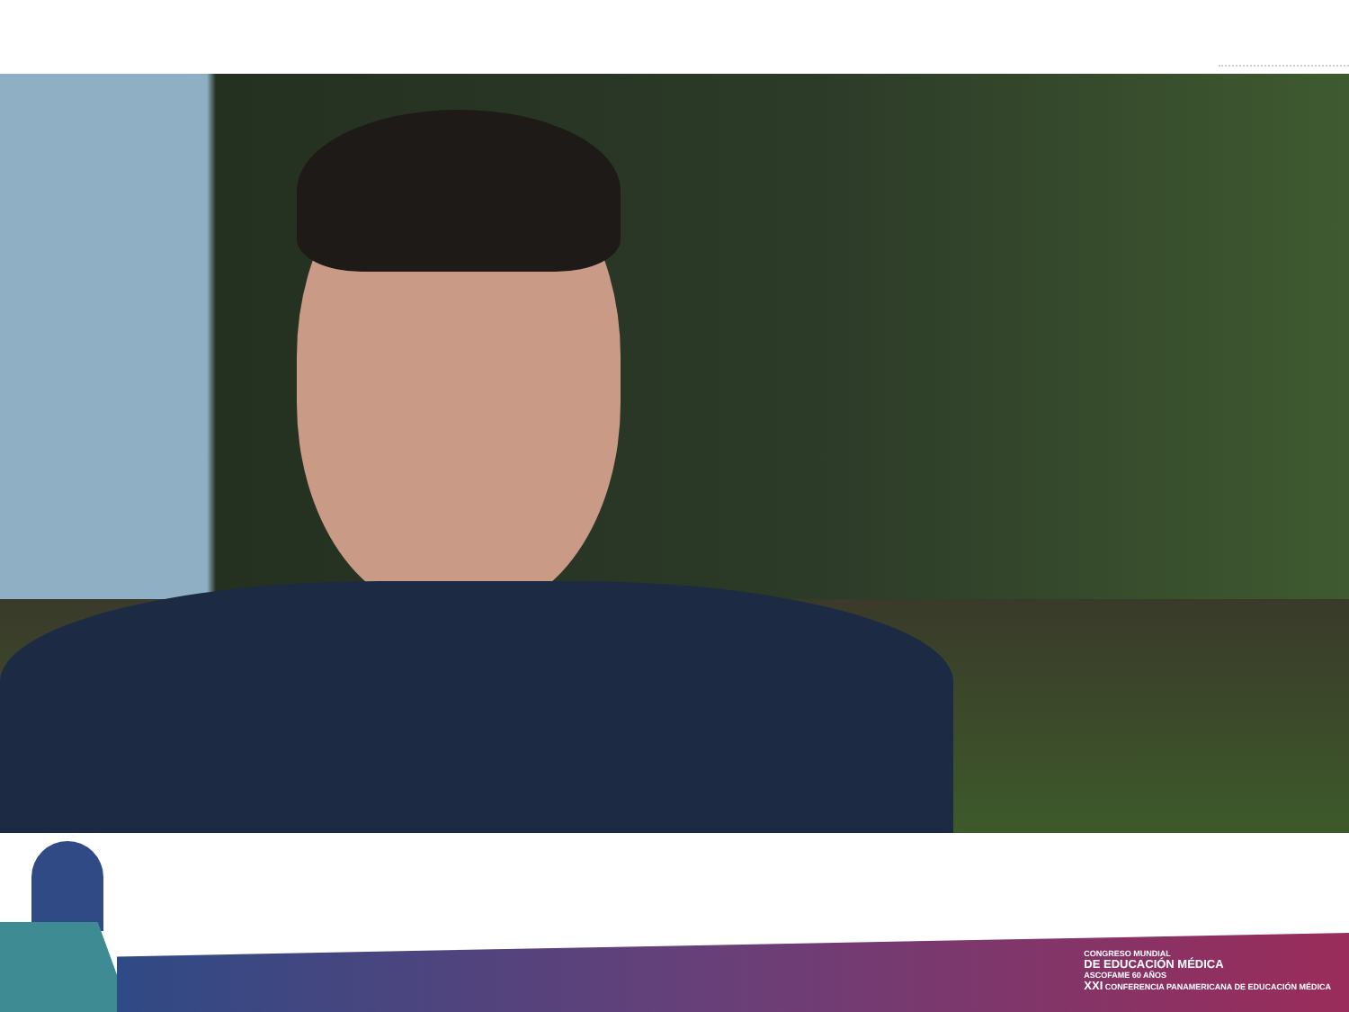CONGRESO MUNDIAL
DE EDUCACIÓN MÉDICA
ASCOFAME 60 AÑOS
XXI CONFERENCIA PANAMERICANA DE EDUCACIÓN MÉDICA